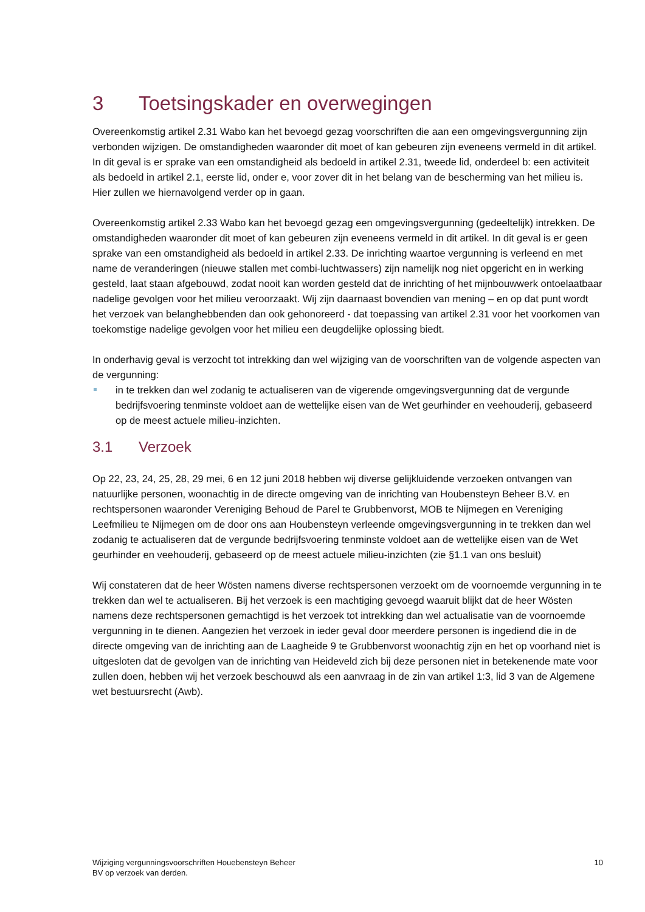3 Toetsingskader en overwegingen
Overeenkomstig artikel 2.31 Wabo kan het bevoegd gezag voorschriften die aan een omgevingsvergunning zijn verbonden wijzigen. De omstandigheden waaronder dit moet of kan gebeuren zijn eveneens vermeld in dit artikel. In dit geval is er sprake van een omstandigheid als bedoeld in artikel 2.31, tweede lid, onderdeel b: een activiteit als bedoeld in artikel 2.1, eerste lid, onder e, voor zover dit in het belang van de bescherming van het milieu is. Hier zullen we hiernavolgend verder op in gaan.
Overeenkomstig artikel 2.33 Wabo kan het bevoegd gezag een omgevingsvergunning (gedeeltelijk) intrekken. De omstandigheden waaronder dit moet of kan gebeuren zijn eveneens vermeld in dit artikel. In dit geval is er geen sprake van een omstandigheid als bedoeld in artikel 2.33. De inrichting waartoe vergunning is verleend en met name de veranderingen (nieuwe stallen met combi-luchtwassers) zijn namelijk nog niet opgericht en in werking gesteld, laat staan afgebouwd, zodat nooit kan worden gesteld dat de inrichting of het mijnbouwwerk ontoelaatbaar nadelige gevolgen voor het milieu veroorzaakt. Wij zijn daarnaast bovendien van mening – en op dat punt wordt het verzoek van belanghebbenden dan ook gehonoreerd - dat toepassing van artikel 2.31 voor het voorkomen van toekomstige nadelige gevolgen voor het milieu een deugdelijke oplossing biedt.
In onderhavig geval is verzocht tot intrekking dan wel wijziging van de voorschriften van de volgende aspecten van de vergunning:
in te trekken dan wel zodanig te actualiseren van de vigerende omgevingsvergunning dat de vergunde bedrijfsvoering tenminste voldoet aan de wettelijke eisen van de Wet geurhinder en veehouderij, gebaseerd op de meest actuele milieu-inzichten.
3.1 Verzoek
Op 22, 23, 24, 25, 28, 29 mei, 6 en 12 juni 2018 hebben wij diverse gelijkluidende verzoeken ontvangen van natuurlijke personen, woonachtig in de directe omgeving van de inrichting van Houbensteyn Beheer B.V. en rechtspersonen waaronder Vereniging Behoud de Parel te Grubbenvorst, MOB te Nijmegen en Vereniging Leefmilieu te Nijmegen om de door ons aan Houbensteyn verleende omgevingsvergunning in te trekken dan wel zodanig te actualiseren dat de vergunde bedrijfsvoering tenminste voldoet aan de wettelijke eisen van de Wet geurhinder en veehouderij, gebaseerd op de meest actuele milieu-inzichten (zie §1.1 van ons besluit)
Wij constateren dat de heer Wösten namens diverse rechtspersonen verzoekt om de voornoemde vergunning in te trekken dan wel te actualiseren. Bij het verzoek is een machtiging gevoegd waaruit blijkt dat de heer Wösten namens deze rechtspersonen gemachtigd is het verzoek tot intrekking dan wel actualisatie van de voornoemde vergunning in te dienen. Aangezien het verzoek in ieder geval door meerdere personen is ingediend die in de directe omgeving van de inrichting aan de Laagheide 9 te Grubbenvorst woonachtig zijn en het op voorhand niet is uitgesloten dat de gevolgen van de inrichting van Heideveld zich bij deze personen niet in betekenende mate voor zullen doen, hebben wij het verzoek beschouwd als een aanvraag in de zin van artikel 1:3, lid 3 van de Algemene wet bestuursrecht (Awb).
Wijziging vergunningsvoorschriften Houebensteyn Beheer
BV op verzoek van derden.
10